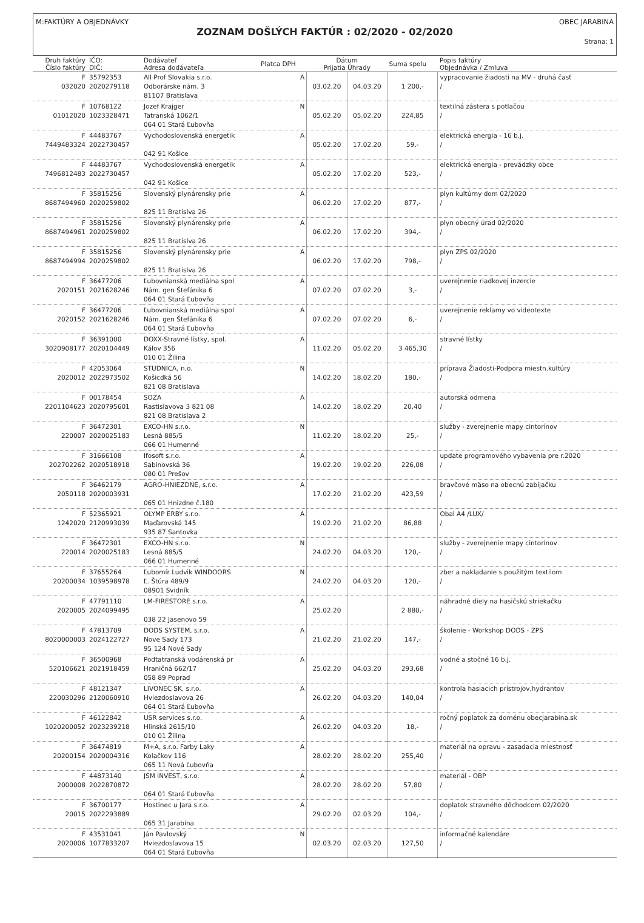M:FAKTÚRY A OBJEDNÁVKY OBEC JARABINA
ZOZNAM DOŠLÝCH FAKTÚR : 02/2020 - 02/2020
Strana: 1
| Druh faktúry Číslo faktúry | IČO: DIČ: | Dodávateľ Adresa dodávateľa | Platca DPH | Dátum Prijatia Úhrady | | Suma spolu | Popis faktúry Objednávka / Zmluva |
| --- | --- | --- | --- | --- | --- | --- | --- |
| F 032020 | 35792353 2020279118 | All Prof Slovakia s.r.o. Odborárske nám. 3 81107 Bratislava | A | 03.02.20 | 04.03.20 | 1 200,- | vypracovanie žiadosti na MV - druhá časť / |
| F 01012020 | 10768122 1023328471 | Jozef Krajger Tatranská 1062/1 064 01 Stará Ľubovňa | N | 05.02.20 | 05.02.20 | 224,85 | textilná zástera s potlačou / |
| F 7449483324 | 44483767 2022730457 | Vychodoslovenská energetik 042 91 Košice | A | 05.02.20 | 17.02.20 | 59,- | elektrická energia - 16 b.j. / |
| F 7496812483 | 44483767 2022730457 | Vychodoslovenská energetik 042 91 Košice | A | 05.02.20 | 17.02.20 | 523,- | elektrická energia - prevádzky obce / |
| F 8687494960 | 35815256 2020259802 | Slovenský plynárensky prie 825 11 Bratislva 26 | A | 06.02.20 | 17.02.20 | 877,- | plyn kultúrny dom 02/2020 / |
| F 8687494961 | 35815256 2020259802 | Slovenský plynárensky prie 825 11 Bratislva 26 | A | 06.02.20 | 17.02.20 | 394,- | plyn obecný úrad 02/2020 / |
| F 8687494994 | 35815256 2020259802 | Slovenský plynárensky prie 825 11 Bratislva 26 | A | 06.02.20 | 17.02.20 | 798,- | plyn ZPS 02/2020 / |
| F 2020151 | 36477206 2021628246 | Ľubovnianská mediálna spol Nám. gen Štefánika 6 064 01 Stará Ľubovňa | A | 07.02.20 | 07.02.20 | 3,- | uverejnenie riadkovej inzercie / |
| F 2020152 | 36477206 2021628246 | Ľubovnianská mediálna spol Nám. gen Štefánika 6 064 01 Stará Ľubovňa | A | 07.02.20 | 07.02.20 | 6,- | uverejnenie reklamy vo videotexte / |
| F 3020908177 | 36391000 2020104449 | DOXX-Stravné lístky, spol. Kálov 356 010 01 Žilina | A | 11.02.20 | 05.02.20 | 3 465,30 | stravné lístky / |
| F 2020012 | 42053064 2022973502 | STUDNICA, n.o. Košicdká 56 821 08 Bratislava | N | 14.02.20 | 18.02.20 | 180,- | príprava Žiadosti-Podpora miestn.kultúry / |
| F 2201104623 | 00178454 2020795601 | SOZA Rastislavova 3 821 08 821 08 Bratislava 2 | A | 14.02.20 | 18.02.20 | 20,40 | autorská odmena / |
| F 220007 | 36472301 2020025183 | EXCO-HN s.r.o. Lesná 885/5 066 01 Humenné | N | 11.02.20 | 18.02.20 | 25,- | služby - zverejnenie mapy cintorínov / |
| F 202702262 | 31666108 2020518918 | Ifosoft s.r.o. Sabinovská 36 080 01 Prešov | A | 19.02.20 | 19.02.20 | 226,08 | update programového vybavenia pre r.2020 / |
| F 2050118 | 36462179 2020003931 | AGRO-HNIEZDNE, s.r.o. 065 01 Hnizdne č.180 | A | 17.02.20 | 21.02.20 | 423,59 | bravčové mäso na obecnú zabíjačku / |
| F 1242020 | 52365921 2120993039 | OLYMP ERBY s.r.o. Maďarovská 145 935 87 Santovka | A | 19.02.20 | 21.02.20 | 86,88 | Obal A4 /LUX/ / |
| F 220014 | 36472301 2020025183 | EXCO-HN s.r.o. Lesná 885/5 066 01 Humenné | N | 24.02.20 | 04.03.20 | 120,- | služby - zverejnenie mapy cintorínov / |
| F 20200034 | 37655264 1039598978 | Ľubomír Ludvik WINDOORS Ľ. Štúra 489/9 08901 Svidník | N | 24.02.20 | 04.03.20 | 120,- | zber a nakladanie s použitým textilom / |
| F 2020005 | 47791110 2024099495 | LM-FIRESTORE s.r.o. 038 22 Jasenovo 59 | A | 25.02.20 | | 2 880,- | náhradné diely na hasičskú striekačku / |
| F 8020000003 | 47813709 2024122727 | DODS SYSTEM, s.r.o. Nove Sady 173 95 124 Nové Sady | A | 21.02.20 | 21.02.20 | 147,- | školenie - Workshop DODS - ZPS / |
| F 520106621 | 36500968 2021918459 | Podtatranská vodárenská pr Hraničná 662/17 058 89 Poprad | A | 25.02.20 | 04.03.20 | 293,68 | vodné a stočné 16 b.j. / |
| F 220030296 | 48121347 2120060910 | LIVONEC SK, s.r.o. Hviezdoslavova 26 064 01 Stará Ľubovňa | A | 26.02.20 | 04.03.20 | 140,04 | kontrola hasiacich prístrojov,hydrantov / |
| F 1020200052 | 46122842 2023239218 | USR services s.r.o. Hlinská 2615/10 010 01 Žilina | A | 26.02.20 | 04.03.20 | 18,- | ročný poplatok za doménu obecjarabina.sk / |
| F 20200154 | 36474819 2020004316 | M+A, s.r.o. Farby Laky Kolačkov 116 065 11 Nová Ľubovňa | A | 28.02.20 | 28.02.20 | 255,40 | materiál na opravu - zasadacia miestnosť / |
| F 2000008 | 44873140 2022870872 | JSM INVEST, s.r.o. 064 01 Stará Ľubovňa | A | 28.02.20 | 28.02.20 | 57,80 | materiál - OBP / |
| F 20015 | 36700177 2022293889 | Hostinec u Jara s.r.o. 065 31 Jarabina | A | 29.02.20 | 02.03.20 | 104,- | doplatok stravného dôchodcom 02/2020 / |
| F 2020006 | 43531041 1077833207 | Ján Pavlovský Hviezdoslavova 15 064 01 Stará Ľubovňa | N | 02.03.20 | 02.03.20 | 127,50 | informačné kalendáre / |